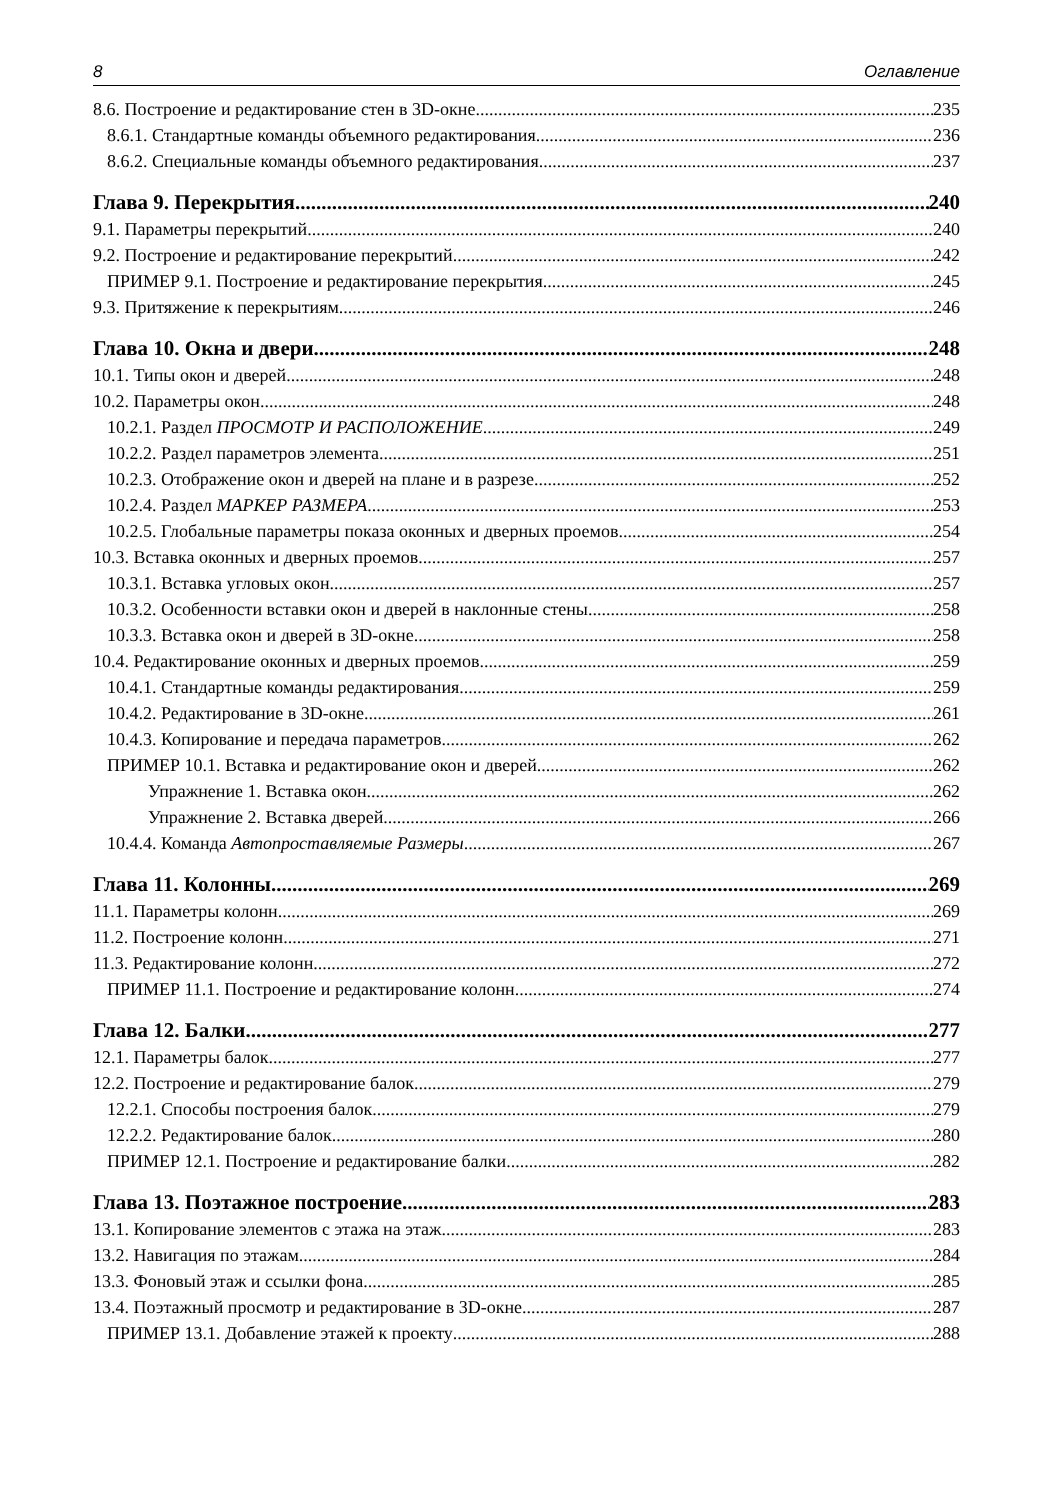8 Оглавление
8.6. Построение и редактирование стен в 3D-окне 235
8.6.1. Стандартные команды объемного редактирования 236
8.6.2. Специальные команды объемного редактирования 237
Глава 9. Перекрытия 240
9.1. Параметры перекрытий 240
9.2. Построение и редактирование перекрытий 242
ПРИМЕР 9.1. Построение и редактирование перекрытия 245
9.3. Притяжение к перекрытиям 246
Глава 10. Окна и двери 248
10.1. Типы окон и дверей 248
10.2. Параметры окон 248
10.2.1. Раздел ПРОСМОТР И РАСПОЛОЖЕНИЕ 249
10.2.2. Раздел параметров элемента 251
10.2.3. Отображение окон и дверей на плане и в разрезе 252
10.2.4. Раздел МАРКЕР РАЗМЕРА 253
10.2.5. Глобальные параметры показа оконных и дверных проемов 254
10.3. Вставка оконных и дверных проемов 257
10.3.1. Вставка угловых окон 257
10.3.2. Особенности вставки окон и дверей в наклонные стены 258
10.3.3. Вставка окон и дверей в 3D-окне 258
10.4. Редактирование оконных и дверных проемов 259
10.4.1. Стандартные команды редактирования 259
10.4.2. Редактирование в 3D-окне 261
10.4.3. Копирование и передача параметров 262
ПРИМЕР 10.1. Вставка и редактирование окон и дверей 262
Упражнение 1. Вставка окон 262
Упражнение 2. Вставка дверей 266
10.4.4. Команда Автопроставляемые Размеры 267
Глава 11. Колонны 269
11.1. Параметры колонн 269
11.2. Построение колонн 271
11.3. Редактирование колонн 272
ПРИМЕР 11.1. Построение и редактирование колонн 274
Глава 12. Балки 277
12.1. Параметры балок 277
12.2. Построение и редактирование балок 279
12.2.1. Способы построения балок 279
12.2.2. Редактирование балок 280
ПРИМЕР 12.1. Построение и редактирование балки 282
Глава 13. Поэтажное построение 283
13.1. Копирование элементов с этажа на этаж 283
13.2. Навигация по этажам 284
13.3. Фоновый этаж и ссылки фона 285
13.4. Поэтажный просмотр и редактирование в 3D-окне 287
ПРИМЕР 13.1. Добавление этажей к проекту 288